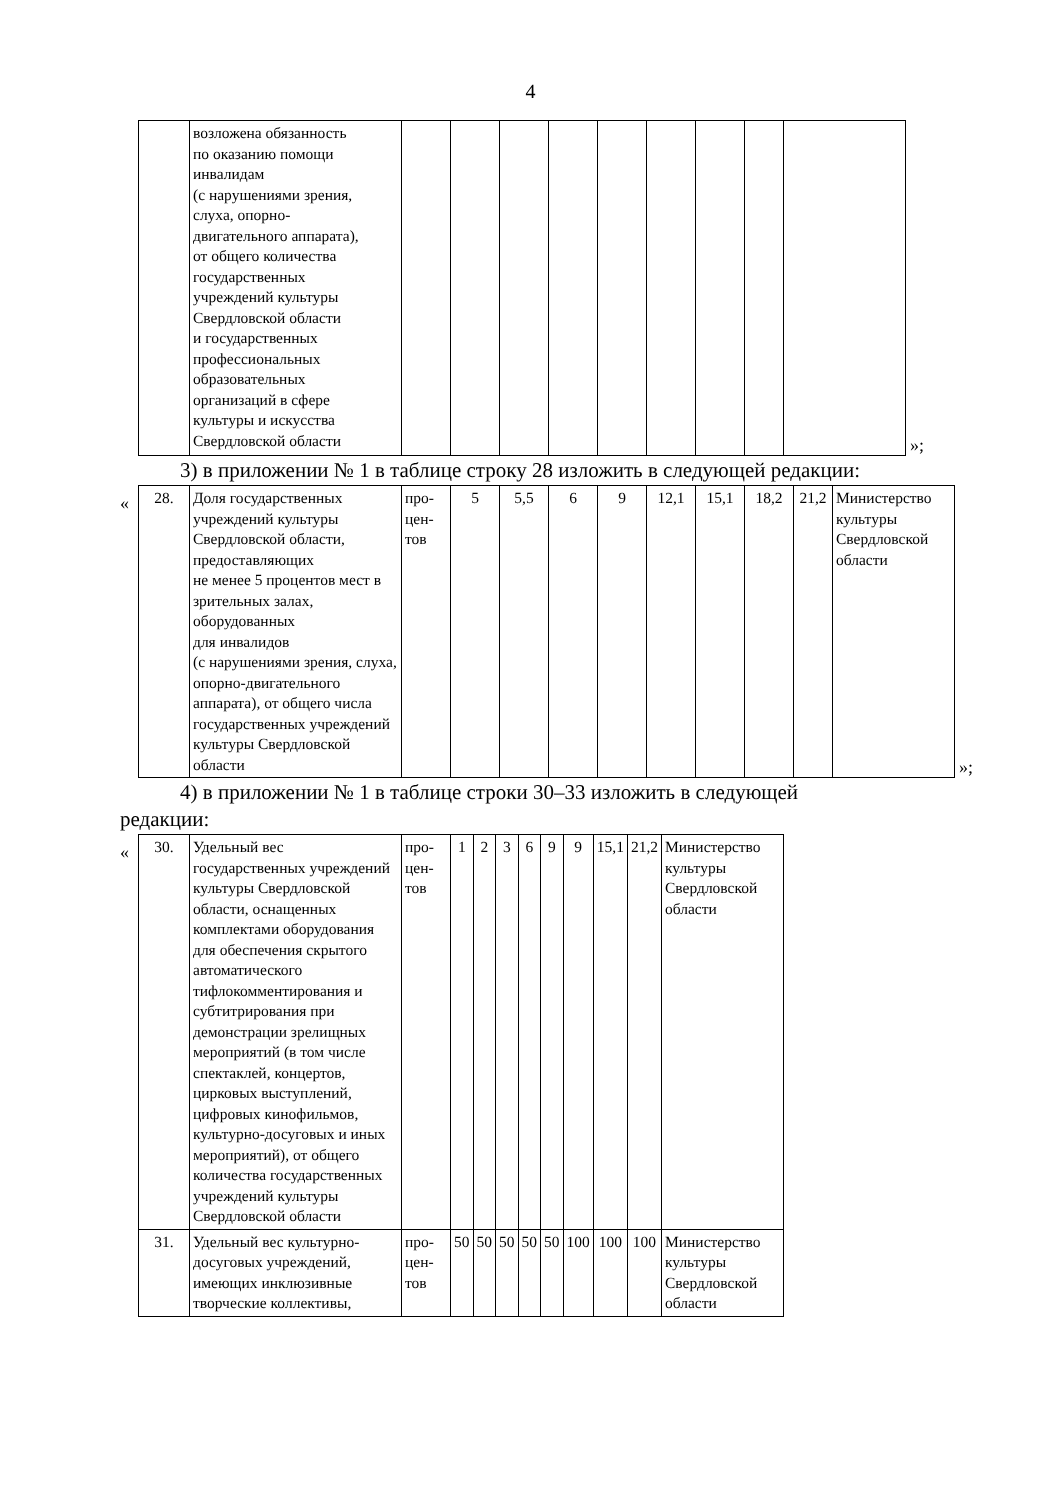4
| | возложена обязанность по оказанию помощи инвалидам (с нарушениями зрения, слуха, опорно- двигательного аппарата), от общего количества государственных учреждений культуры Свердловской области и государственных профессиональных образовательных организаций в сфере культуры и искусства Свердловской области | | | | | | | | | |
»;
3) в приложении № 1 в таблице строку 28 изложить в следующей редакции:
«
| 28. | Доля государственных учреждений культуры Свердловской области, предоставляющих не менее 5 процентов мест в зрительных залах, оборудованных для инвалидов (с нарушениями зрения, слуха, опорно-двигательного аппарата), от общего числа государственных учреждений культуры Свердловской области | про- цен- тов | 5 | 5,5 | 6 | 9 | 12,1 | 15,1 | 18,2 | 21,2 | Министерство культуры Свердловской области |
»;
4) в приложении № 1 в таблице строки 30–33 изложить в следующей
редакции:
«
| 30. | Удельный вес государственных учреждений культуры Свердловской области, оснащенных комплектами оборудования для обеспечения скрытого автоматического тифлокомментирования и субтитрирования при демонстрации зрелищных мероприятий (в том числе спектаклей, концертов, цирковых выступлений, цифровых кинофильмов, культурно-досуговых и иных мероприятий), от общего количества государственных учреждений культуры Свердловской области | про- цен- тов | 1 | 2 | 3 | 6 | 9 | 9 | 15,1 | 21,2 | Министерство культуры Свердловской области |
| 31. | Удельный вес культурно-досуговых учреждений, имеющих инклюзивные творческие коллективы, | про- цен- тов | 50 | 50 | 50 | 50 | 50 | 100 | 100 | 100 | Министерство культуры Свердловской области |